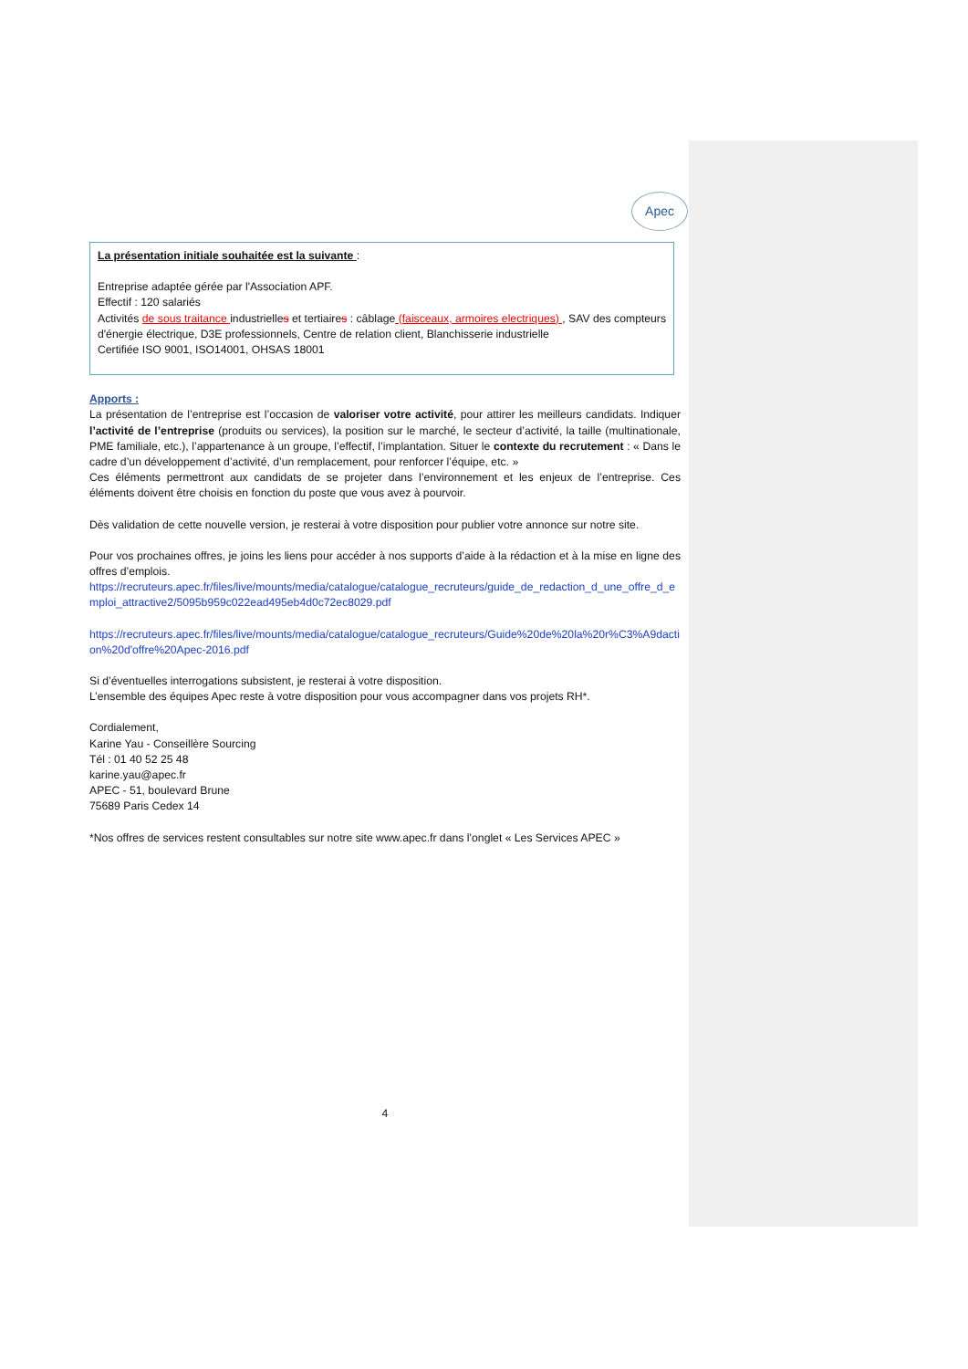Apec
La présentation initiale souhaitée est la suivante :
Entreprise adaptée gérée par l'Association APF.
Effectif : 120 salariés
Activités de sous traitance industrielles et tertiaires : câblage (faisceaux, armoires electriques) , SAV des compteurs d'énergie électrique, D3E professionnels, Centre de relation client, Blanchisserie industrielle
Certifiée ISO 9001, ISO14001, OHSAS 18001
Apports :
La présentation de l’entreprise est l’occasion de valoriser votre activité, pour attirer les meilleurs candidats. Indiquer l’activité de l’entreprise (produits ou services), la position sur le marché, le secteur d’activité, la taille (multinationale, PME familiale, etc.), l’appartenance à un groupe, l’effectif, l’implantation. Situer le contexte du recrutement : « Dans le cadre d’un développement d’activité, d’un remplacement, pour renforcer l’équipe, etc. »
Ces éléments permettront aux candidats de se projeter dans l’environnement et les enjeux de l’entreprise. Ces éléments doivent être choisis en fonction du poste que vous avez à pourvoir.
Dès validation de cette nouvelle version, je resterai à votre disposition pour publier votre annonce sur notre site.
Pour vos prochaines offres, je joins les liens pour accéder à nos supports d’aide à la rédaction et à la mise en ligne des offres d’emplois.
https://recruteurs.apec.fr/files/live/mounts/media/catalogue/catalogue_recruteurs/guide_de_redaction_d_une_offre_d_emploi_attractive2/5095b959c022ead495eb4d0c72ec8029.pdf
https://recruteurs.apec.fr/files/live/mounts/media/catalogue/catalogue_recruteurs/Guide%20de%20la%20r%C3%A9daction%20d'offre%20Apec-2016.pdf
Si d’éventuelles interrogations subsistent, je resterai à votre disposition.
L’ensemble des équipes Apec reste à votre disposition pour vous accompagner dans vos projets RH*.
Cordialement,
Karine Yau - Conseillère Sourcing
Tél : 01 40 52 25 48
karine.yau@apec.fr
APEC - 51, boulevard Brune
75689 Paris Cedex 14
*Nos offres de services restent consultables sur notre site www.apec.fr dans l’onglet « Les Services APEC »
4